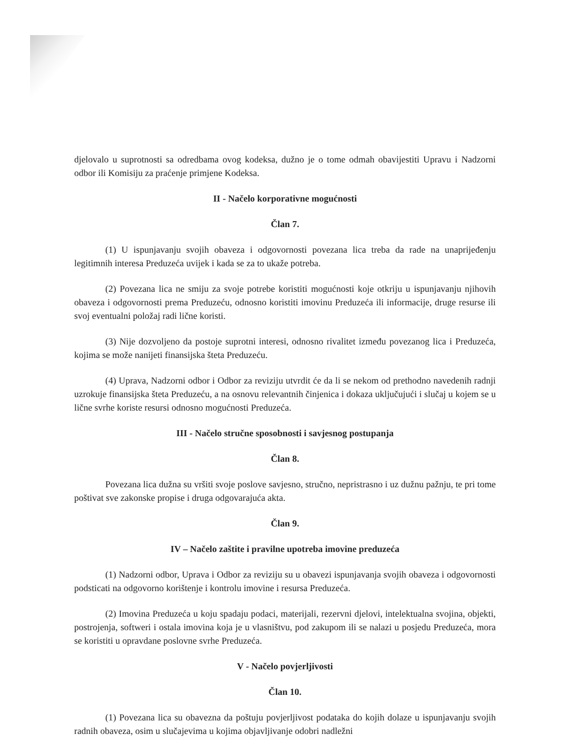djelovalo u suprotnosti sa odredbama ovog kodeksa, dužno je o tome odmah obavijestiti Upravu i Nadzorni odbor ili Komisiju za praćenje primjene Kodeksa.
II - Načelo korporativne mogućnosti
Član 7.
(1) U ispunjavanju svojih obaveza i odgovornosti povezana lica treba da rade na unaprijeđenju legitimnih interesa Preduzeća uvijek i kada se za to ukaže potreba.
(2) Povezana lica ne smiju za svoje potrebe koristiti mogućnosti koje otkriju u ispunjavanju njihovih obaveza i odgovornosti prema Preduzeću, odnosno koristiti imovinu Preduzeća ili informacije, druge resurse ili svoj eventualni položaj radi lične koristi.
(3) Nije dozvoljeno da postoje suprotni interesi, odnosno rivalitet između povezanog lica i Preduzeća, kojima se može nanijeti finansijska šteta Preduzeću.
(4) Uprava, Nadzorni odbor i Odbor za reviziju utvrdit će da li se nekom od prethodno navedenih radnji uzrokuje finansijska šteta Preduzeću, a na osnovu relevantnih činjenica i dokaza uključujući i slučaj u kojem se u lične svrhe koriste resursi odnosno mogućnosti Preduzeća.
III - Načelo stručne sposobnosti i savjesnog postupanja
Član 8.
Povezana lica dužna su vršiti svoje poslove savjesno, stručno, nepristrasno i uz dužnu pažnju, te pri tome poštivat sve zakonske propise i druga odgovarajuća akta.
Član 9.
IV – Načelo zaštite i pravilne upotreba imovine preduzeća
(1) Nadzorni odbor, Uprava i Odbor za reviziju su u obavezi ispunjavanja svojih obaveza i odgovornosti podsticati na odgovorno korištenje i kontrolu imovine i resursa Preduzeća.
(2) Imovina Preduzeća u koju spadaju podaci, materijali, rezervni djelovi, intelektualna svojina, objekti, postrojenja, softweri i ostala imovina koja je u vlasništvu, pod zakupom ili se nalazi u posjedu Preduzeća, mora se koristiti u opravdane poslovne svrhe Preduzeća.
V - Načelo povjerljivosti
Član 10.
(1) Povezana lica su obavezna da poštuju povjerljivost podataka do kojih dolaze u ispunjavanju svojih radnih obaveza, osim u slučajevima u kojima objavljivanje odobri nadležni